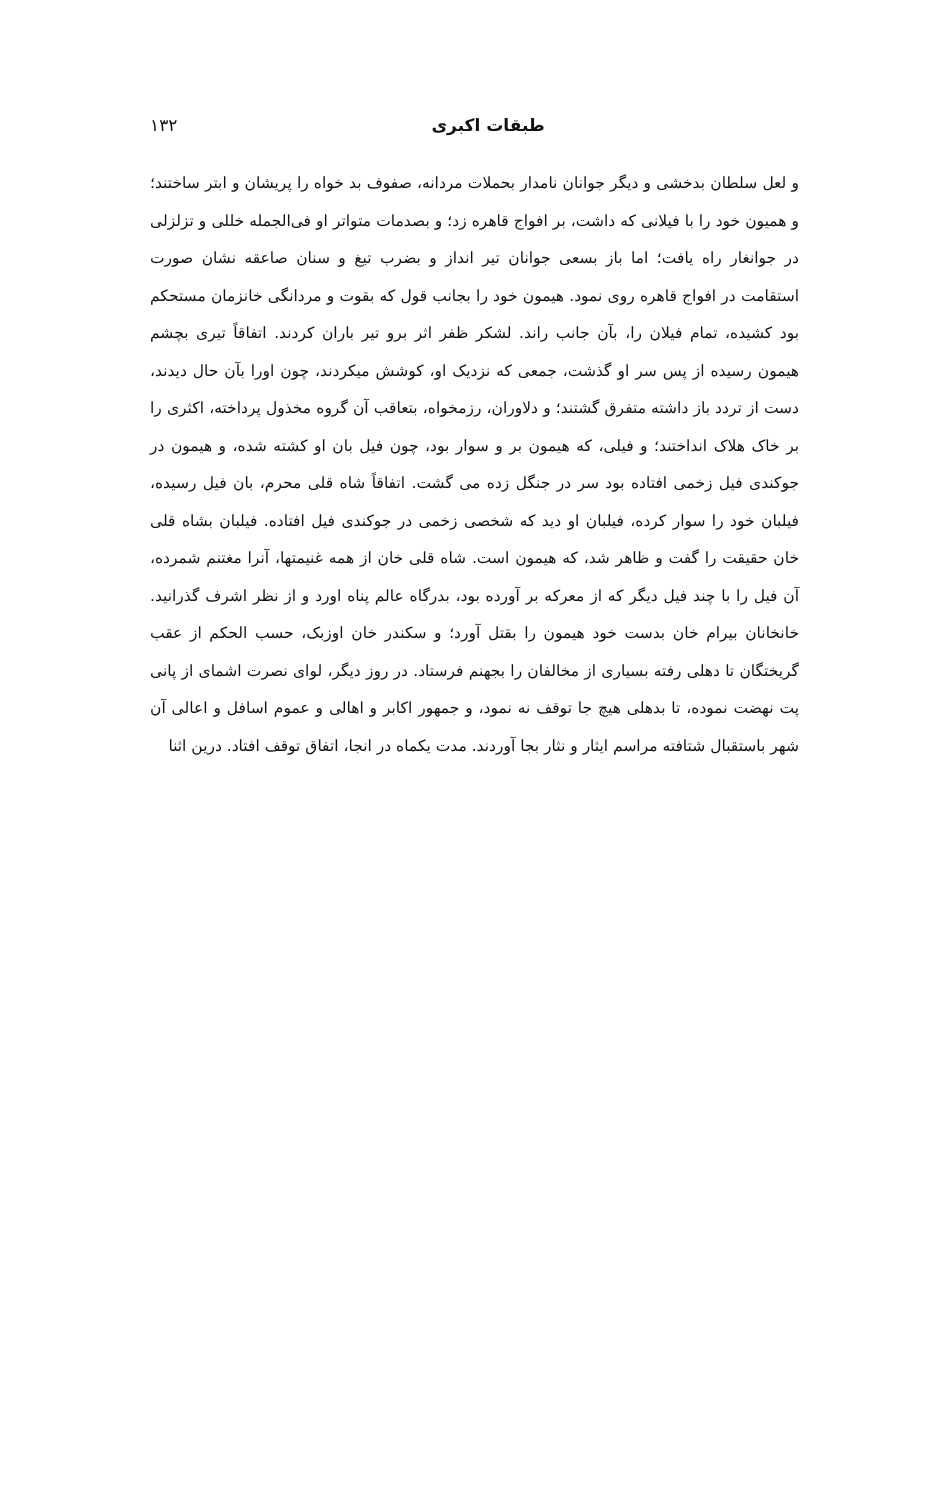طبقات اکبری ۱۳۲
و لعل سلطان بدخشی و دیگر جوانان نامدار بحملات مردانه، صفوف بد خواه را پریشان و ابتر ساختند؛ و همیون خود را با فیلانی که داشت، بر افواج قاهره زد؛ و بصدمات متواتر او فی‌الجمله خللی و تزلزلی در جوانغار راه یافت؛ اما باز بسعی جوانان تیر انداز و بضرب تیغ و سنان صاعقه نشان صورت استقامت در افواج قاهره روی نمود. هیمون خود را بجانب قول که بقوت و مردانگی خانزمان مستحکم بود کشیده، تمام فیلان را، بآن جانب راند. لشکر ظفر اثر برو تیر باران کردند. اتفاقاً تیری بچشم هیمون رسیده از پس سر او گذشت، جمعی که نزدیک او، کوشش میکردند، چون اورا بآن حال دیدند، دست از تردد باز داشته متفرق گشتند؛ و دلاوران، رزمخواه، بتعاقب آن گروه مخذول پرداخته، اکثری را بر خاک هلاک انداختند؛ و فیلی، که هیمون بر و سوار بود، چون فیل بان او کشته شده، و هیمون در جوکندی فیل زخمی افتاده بود سر در جنگل زده می گشت. اتفاقاً شاه قلی محرم، بان فیل رسیده، فیلبان خود را سوار کرده، فیلبان او دید که شخصی زخمی در جوکندی فیل افتاده. فیلبان بشاه قلی خان حقیقت را گفت و ظاهر شد، که هیمون است. شاه قلی خان از همه غنیمتها، آنرا مغتنم شمرده، آن فیل را با چند فیل دیگر که از معرکه بر آورده بود، بدرگاه عالم پناه اورد و از نظر اشرف گذرانید. خانخانان بیرام خان بدست خود هیمون را بقتل آورد؛ و سکندر خان اوزبک، حسب الحکم از عقب گریختگان تا دهلی رفته بسیاری از مخالفان را بجهنم فرستاد. در روز دیگر، لوای نصرت اشمای از پانی پت نهضت نموده، تا بدهلی هیچ جا توقف نه نمود، و جمهور اکابر و اهالی و عموم اسافل و اعالی آن شهر باستقبال شتافته مراسم ایثار و نثار بجا آوردند. مدت یکماه در انجا، اتفاق توقف افتاد. درین اثنا